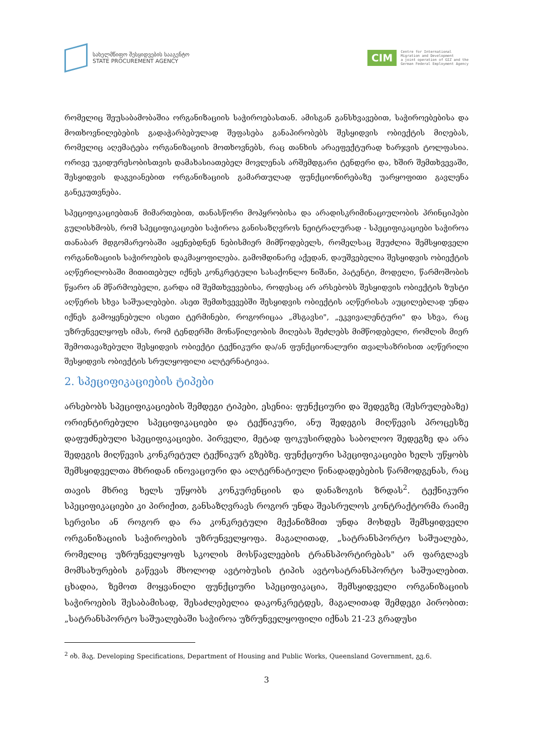სახელმწიფო შესყიდვების სააგენტო
STATE PROCUREMENT AGENCY
CIM
Centre for International
Migration and Development
a joint operation of GIZ and the
German Federal Employment Agency
რომელიც შეუსაბამობაშია ორგანიზაციის საჭიროებასთან. ამისგან განსხვავებით, საჭიროებებისა და მოთხოვნილებების გადაჭარბებულად შეფასება განაპირობებს შესყიდვის ობიექტის მიღებას, რომელიც აღემატება ორგანიზაციის მოთხოვნებს, რაც თანხის არაეფექტურად ხარჯვის ტოლფასია. ორივე უკიდურესობისთვის დამახასიათებელ მოვლენას არშემდგარი ტენდერი და, ხშირ შემთხვევაში, შესყიდვის დაგვიანებით ორგანიზაციის გამართულად ფუნქციონირებაზე უარყოფითი გავლენა განეკუთვნება.
სპეციფიკაციებთან მიმართებით, თანასწორი მოპყრობისა და არადისკრიმინაციულობის პრინციპები გულისხმობს, რომ სპეციფიკაციები საჭიროა განისაზღვროს ნეიტრალურად - სპეციფიკაციები საჭიროა თანაბარ მდგომარეობაში აყენებდნენ ნებისმიერ მიმწოდებელს, რომელსაც შეუძლია შემსყიდველი ორგანიზაციის საჭიროების დაკმაყოფილება. გამომდინარე აქედან, დაუშვებელია შესყიდვის ობიექტის აღწერილობაში მითითებულ იქნეს კონკრეტული სასაქონლო ნიშანი, პატენტი, მოდელი, წარმოშობის წყარო ან მწარმოებელი, გარდა იმ შემთხვევებისა, როდესაც არ არსებობს შესყიდვის ობიექტის ზუსტი აღწერის სხვა საშუალებები. ასეთ შემთხვევებში შესყიდვის ობიექტის აღწერისას აუცილებლად უნდა იქნეს გამოყენებული ისეთი ტერმინები, როგორიცაა „მსგავსი", „ეკვივალენტური" და სხვა, რაც უზრუნველყოფს იმას, რომ ტენდერში მონაწილეობის მიღებას შეძლებს მიმწოდებელი, რომლის მიერ შემოთავაზებული შესყიდვის ობიექტი ტექნიკური და/ან ფუნქციონალური თვალსაზრისით აღწერილი შესყიდვის ობიექტის სრულყოფილი ალტერნატივაა.
2. სპეციფიკაციების ტიპები
არსებობს სპეციფიკაციების შემდეგი ტიპები, ესენია: ფუნქციური და შედეგზე (შესრულებაზე) ორიენტირებული სპეციფიკაციები და ტექნიკური, ანუ შედეგის მიღწევის პროცესზე დაფუძნებული სპეციფიკაციები. პირველი, მეტად ფოკუსირდება საბოლოო შედეგზე და არა შედეგის მიღწევის კონკრეტულ ტექნიკურ გზებზე. ფუნქციური სპეციფიკაციები ხელს უწყობს შემსყიდველთა მხრიდან ინოვაციური და ალტერნატიული წინადადებების წარმოდგენას, რაც თავის მხრივ ხელს უწყობს კონკურენციის და დანაზოგის ზრდას<sup>2</sup>. ტექნიკური სპეციფიკაციები კი პირიქით, განსაზღვრავს როგორ უნდა შეასრულოს კონტრაქტორმა რაიმე სერვისი ან როგორ და რა კონკრეტული მექანიზმით უნდა მოხდეს შემსყიდველი ორგანიზაციის საჭიროების უზრუნველყოფა. მაგალითად, „სატრანსპორტო საშუალება, რომელიც უზრუნველყოფს სკოლის მოსწავლეების ტრანსპორტირებას" არ ფარგლავს მომსახურების გაწევას მხოლოდ ავტობუსის ტიპის ავტოსატრანსპორტო საშუალებით. ცხადია, ზემოთ მოყვანილი ფუნქციური სპეციფიკაცია, შემსყიდველი ორგანიზაციის საჭიროების შესაბამისად, შესაძლებელია დაკონკრეტდეს, მაგალითად შემდეგი პირობით: „სატრანსპორტო საშუალებაში საჭიროა უზრუნველყოფილი იქნას 21-23 გრადუსი
<sup>2</sup> იხ. მაგ. Developing Specifications, Department of Housing and Public Works, Queensland Government, გვ.6.
3